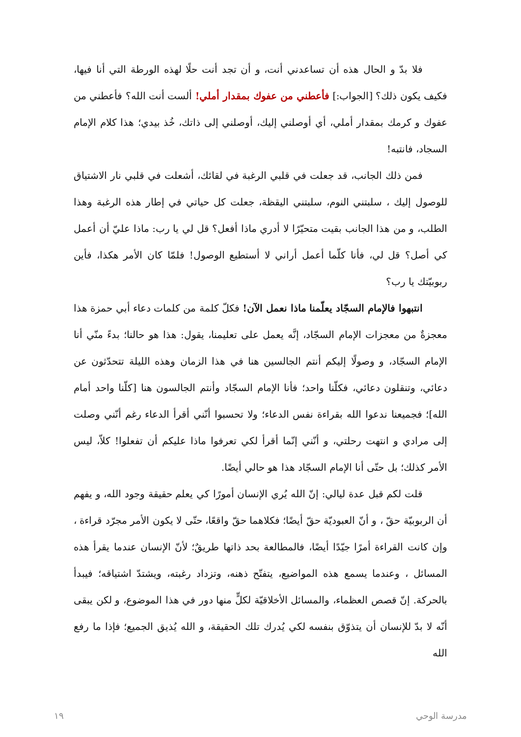فلا بدّ و الحال هذه أن تساعدني أنت، و أن تجد أنت حلًا لهذه الورطة التي أنا فيها، فكيف يكون ذلك؟ [الجواب:] فأعطني من عفوك بمقدار أملي! ألست أنت الله؟ فأعطني من عفوك و كرمك بمقدار أملي، أي أوصلني إليك، أوصلني إلى ذاتك، خُذ بيدي؛ هذا كلام الإمام السجاد، فانتبه!
فمن ذلك الجانب، قد جعلت في قلبي الرغبة في لقائك، أشعلت في قلبي نار الاشتياق للوصول إليك ، سلبتني النوم، سلبتني اليقظة، جعلت كل حياتي في إطار هذه الرغبة وهذا الطلب، و من هذا الجانب بقيت متحيّرًا لا أدري ماذا أفعل؟ قل لي يا رب: ماذا عليّ أن أعمل كي أصل؟ قل لي، فأنا كلّما أعمل أراني لا أستطيع الوصول! فلمّا كان الأمر هكذا، فأين ربوبيّتك يا رب؟
انتبهوا فالإمام السجّاد يعلّمنا ماذا نعمل الآن! فكلّ كلمة من كلمات دعاء أبي حمزة هذا معجزةٌ من معجزات الإمام السجّاد، إنَّه يعمل على تعليمنا، يقول: هذا هو حالنا؛ بدءً منّي أنا الإمام السجّاد، و وصولًا إليكم أنتم الجالسين هنا في هذا الزمان وهذه الليلة تتحدّثون عن دعائي، وتنقلون دعائي، فكلّنا واحد؛ فأنا الإمام السجّاد وأنتم الجالسون هنا [كلّنا واحد أمام الله]؛ فجميعنا ندعوا الله بقراءة نفس الدعاء؛ ولا تحسبوا أنّني أقرأ الدعاء رغم أنّني وصلت إلى مرادي و انتهت رحلتي، و أنّني إنّما أقرأ لكي تعرفوا ماذا عليكم أن تفعلوا! كلاّ، ليس الأمر كذلك؛ بل حتّى أنا الإمام السجّاد هذا هو حالي أيضًا.
قلت لكم قبل عدة ليالي: إنّ الله يُري الإنسان أمورًا كي يعلم حقيقة وجود الله، و يفهم أن الربوبيّة حقّ ، و أنّ العبوديّة حقّ أيضًا؛ فكلاهما حقّ واقعًا، حتّى لا يكون الأمر مجرّد قراءة ، وإن كانت القراءة أمرًا جيّدًا أيضًا، فالمطالعة بحد ذاتها طريقٌ؛ لأنّ الإنسان عندما يقرأ هذه المسائل ، وعندما يسمع هذه المواضيع، يتفتّح ذهنه، وتزداد رغبته، ويشتدّ اشتياقه؛ فيبدأ بالحركة. إنّ قصص العظماء، والمسائل الأخلاقيّة لكلٍّ منها دور في هذا الموضوع، و لكن يبقى أنّه لا بدّ للإنسان أن يتذوّق بنفسه لكي يُدرك تلك الحقيقة، و الله يُذيق الجميع؛ فإذا ما رفع الله
مدرسة الوحي ١٩